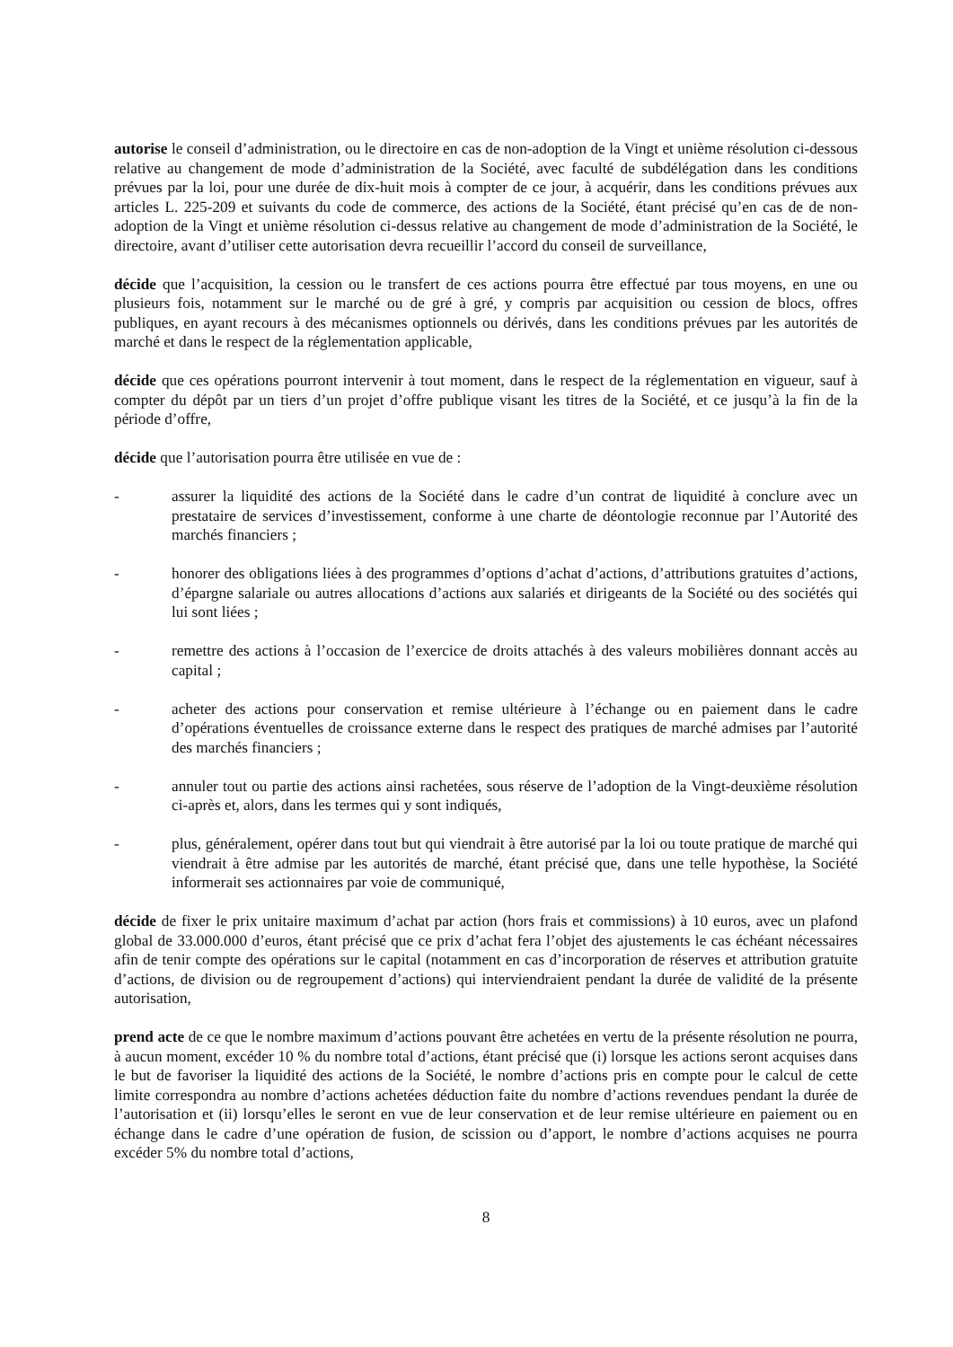autorise le conseil d’administration, ou le directoire en cas de non-adoption de la Vingt et unième résolution ci-dessous relative au changement de mode d’administration de la Société, avec faculté de subdélégation dans les conditions prévues par la loi, pour une durée de dix-huit mois à compter de ce jour, à acquérir, dans les conditions prévues aux articles L. 225-209 et suivants du code de commerce, des actions de la Société, étant précisé qu’en cas de de non-adoption de la Vingt et unième résolution ci-dessus relative au changement de mode d’administration de la Société, le directoire, avant d’utiliser cette autorisation devra recueillir l’accord du conseil de surveillance,
décide que l’acquisition, la cession ou le transfert de ces actions pourra être effectué par tous moyens, en une ou plusieurs fois, notamment sur le marché ou de gré à gré, y compris par acquisition ou cession de blocs, offres publiques, en ayant recours à des mécanismes optionnels ou dérivés, dans les conditions prévues par les autorités de marché et dans le respect de la réglementation applicable,
décide que ces opérations pourront intervenir à tout moment, dans le respect de la réglementation en vigueur, sauf à compter du dépôt par un tiers d’un projet d’offre publique visant les titres de la Société, et ce jusqu’à la fin de la période d’offre,
décide que l’autorisation pourra être utilisée en vue de :
- assurer la liquidité des actions de la Société dans le cadre d’un contrat de liquidité à conclure avec un prestataire de services d’investissement, conforme à une charte de déontologie reconnue par l’Autorité des marchés financiers ;
- honorer des obligations liées à des programmes d’options d’achat d’actions, d’attributions gratuites d’actions, d’épargne salariale ou autres allocations d’actions aux salariés et dirigeants de la Société ou des sociétés qui lui sont liées ;
- remettre des actions à l’occasion de l’exercice de droits attachés à des valeurs mobilières donnant accès au capital ;
- acheter des actions pour conservation et remise ultérieure à l’échange ou en paiement dans le cadre d’opérations éventuelles de croissance externe dans le respect des pratiques de marché admises par l’autorité des marchés financiers ;
- annuler tout ou partie des actions ainsi rachetées, sous réserve de l’adoption de la Vingt-deuxième résolution ci-après et, alors, dans les termes qui y sont indiqués,
- plus, généralement, opérer dans tout but qui viendrait à être autorisé par la loi ou toute pratique de marché qui viendrait à être admise par les autorités de marché, étant précisé que, dans une telle hypothèse, la Société informerait ses actionnaires par voie de communiqué,
décide de fixer le prix unitaire maximum d’achat par action (hors frais et commissions) à 10 euros, avec un plafond global de 33.000.000 d’euros, étant précisé que ce prix d’achat fera l’objet des ajustements le cas échéant nécessaires afin de tenir compte des opérations sur le capital (notamment en cas d’incorporation de réserves et attribution gratuite d’actions, de division ou de regroupement d’actions) qui interviendraient pendant la durée de validité de la présente autorisation,
prend acte de ce que le nombre maximum d’actions pouvant être achetées en vertu de la présente résolution ne pourra, à aucun moment, excéder 10 % du nombre total d’actions, étant précisé que (i) lorsque les actions seront acquises dans le but de favoriser la liquidité des actions de la Société, le nombre d’actions pris en compte pour le calcul de cette limite correspondra au nombre d’actions achetées déduction faite du nombre d’actions revendues pendant la durée de l’autorisation et (ii) lorsqu’elles le seront en vue de leur conservation et de leur remise ultérieure en paiement ou en échange dans le cadre d’une opération de fusion, de scission ou d’apport, le nombre d’actions acquises ne pourra excéder 5% du nombre total d’actions,
8